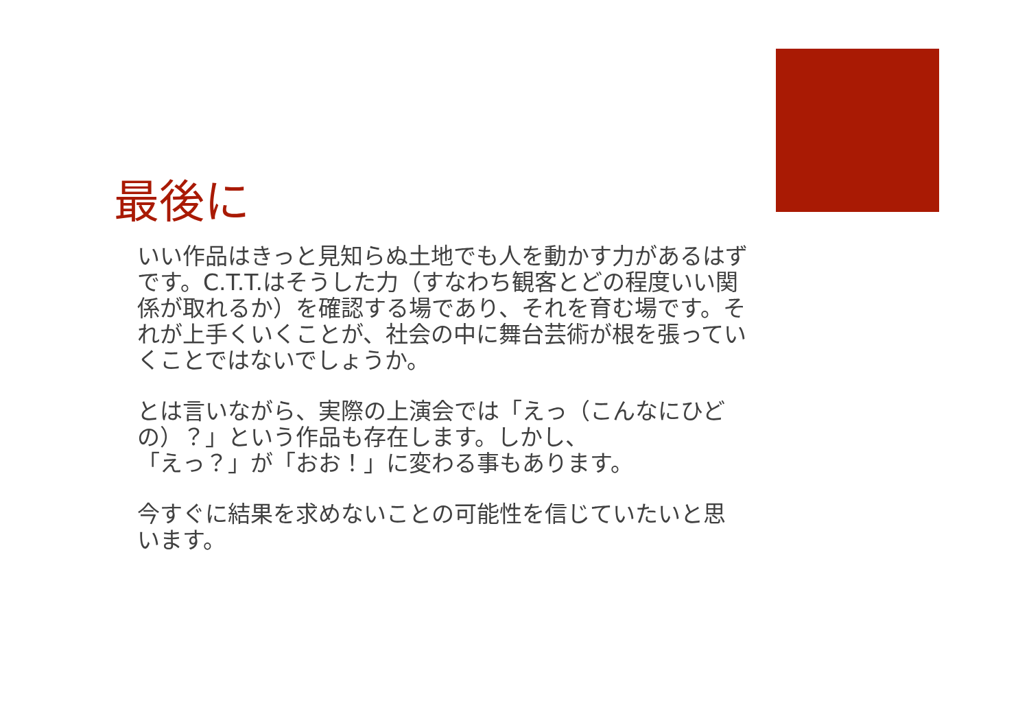最後に
いい作品はきっと見知らぬ土地でも人を動かす力があるはずです。C.T.T.はそうした力（すなわち観客とどの程度いい関係が取れるか）を確認する場であり、それを育む場です。それが上手くいくことが、社会の中に舞台芸術が根を張っていくことではないでしょうか。
とは言いながら、実際の上演会では「えっ（こんなにひどの）？」という作品も存在します。しかし、
「えっ？」が「おお！」に変わる事もあります。
今すぐに結果を求めないことの可能性を信じていたいと思います。